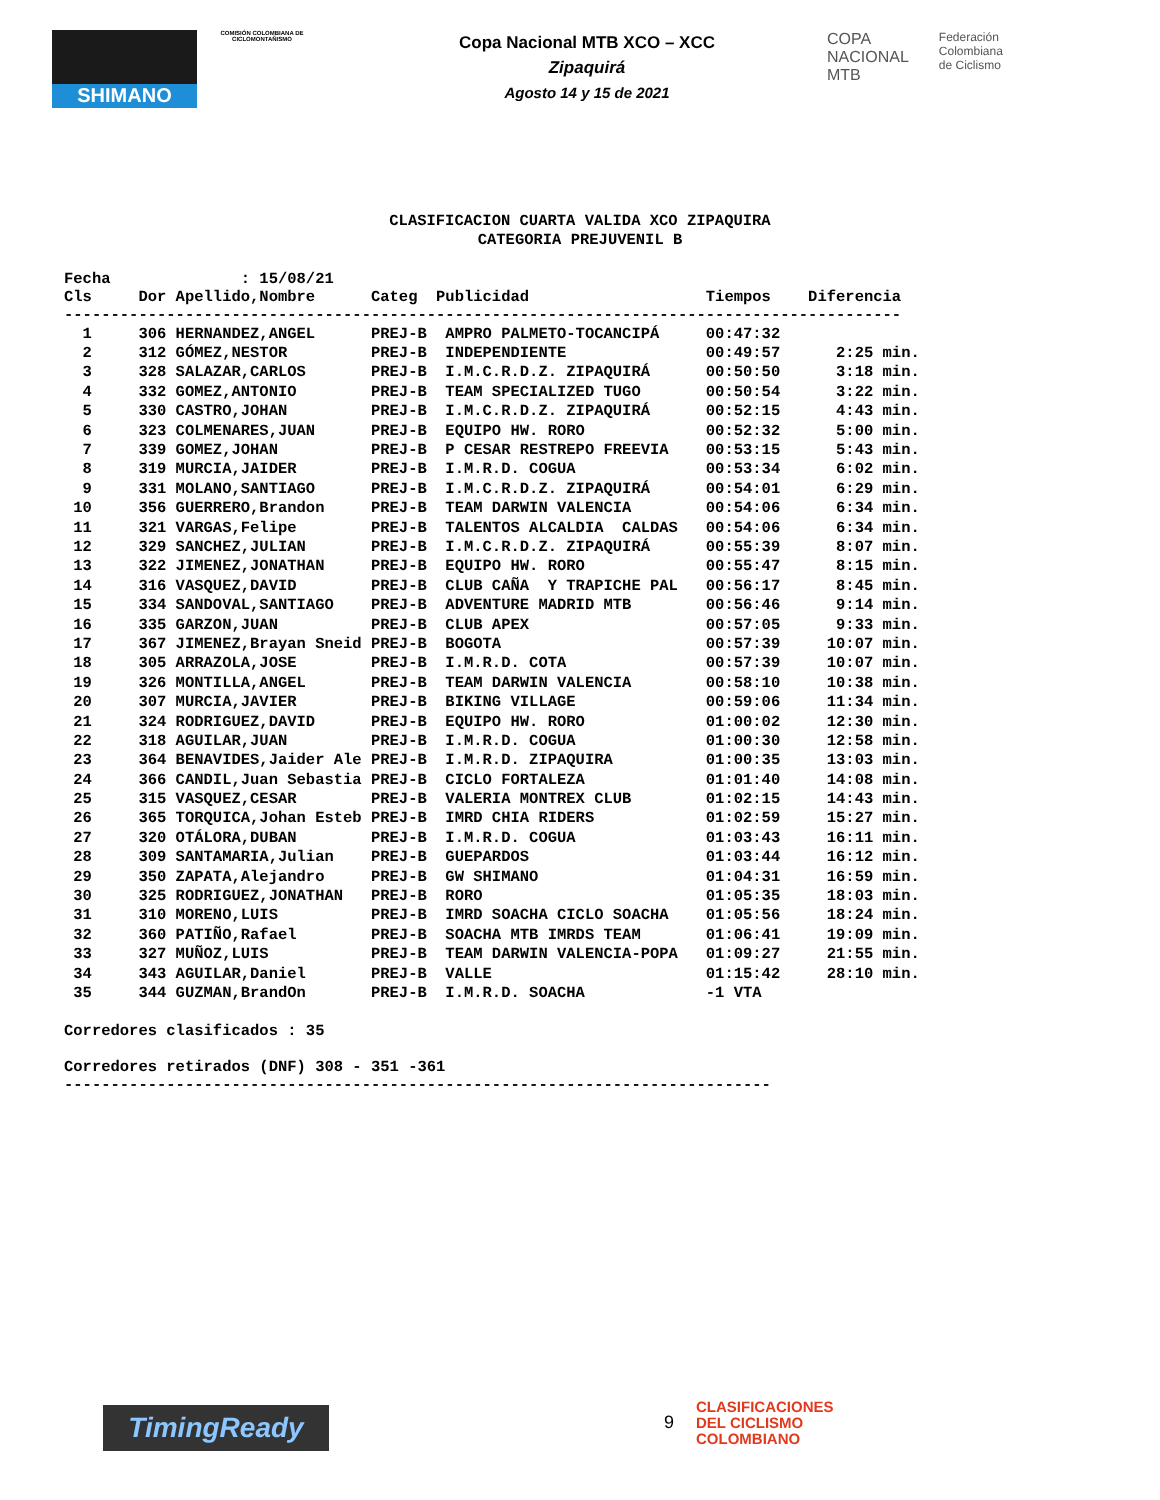SHIMANO
COMISIÓN COLOMBIANA DE CICLOMONTAÑISMO
Copa Nacional MTB XCO – XCC
Zipaquirá
Agosto 14 y 15 de 2021
COPA
NACIONAL
MTB
Federación
Colombiana
de Ciclismo
CLASIFICACION CUARTA VALIDA XCO ZIPAQUIRA
CATEGORIA PREJUVENIL B
Fecha : 15/08/21 Cls Dor Apellido,Nombre Categ Publicidad Tiempos Diferencia ------------------------------------------------------------------------------------------
| 1 306 HERNANDEZ,ANGEL PREJ-B AMPRO PALMETO-TOCANCIPÁ 00:47:32 | |
| 2 312 GÓMEZ,NESTOR PREJ-B INDEPENDIENTE 00:49:57 | 2:25 min. |
| 3 328 SALAZAR,CARLOS PREJ-B I.M.C.R.D.Z. ZIPAQUIRÁ 00:50:50 | 3:18 min. |
| 4 332 GOMEZ,ANTONIO PREJ-B TEAM SPECIALIZED TUGO 00:50:54 | 3:22 min. |
| 5 330 CASTRO,JOHAN PREJ-B I.M.C.R.D.Z. ZIPAQUIRÁ 00:52:15 | 4:43 min. |
| 6 323 COLMENARES,JUAN PREJ-B EQUIPO HW. RORO 00:52:32 | 5:00 min. |
| 7 339 GOMEZ,JOHAN PREJ-B P CESAR RESTREPO FREEVIA 00:53:15 | 5:43 min. |
| 8 319 MURCIA,JAIDER PREJ-B I.M.R.D. COGUA 00:53:34 | 6:02 min. |
| 9 331 MOLANO,SANTIAGO PREJ-B I.M.C.R.D.Z. ZIPAQUIRÁ 00:54:01 | 6:29 min. |
| 10 356 GUERRERO,Brandon PREJ-B TEAM DARWIN VALENCIA 00:54:06 | 6:34 min. |
| 11 321 VARGAS,Felipe PREJ-B TALENTOS ALCALDIA CALDAS 00:54:06 | 6:34 min. |
| 12 329 SANCHEZ,JULIAN PREJ-B I.M.C.R.D.Z. ZIPAQUIRÁ 00:55:39 | 8:07 min. |
| 13 322 JIMENEZ,JONATHAN PREJ-B EQUIPO HW. RORO 00:55:47 | 8:15 min. |
| 14 316 VASQUEZ,DAVID PREJ-B CLUB CAÑA Y TRAPICHE PAL 00:56:17 | 8:45 min. |
| 15 334 SANDOVAL,SANTIAGO PREJ-B ADVENTURE MADRID MTB 00:56:46 | 9:14 min. |
| 16 335 GARZON,JUAN PREJ-B CLUB APEX 00:57:05 | 9:33 min. |
| 17 367 JIMENEZ,Brayan Sneid PREJ-B BOGOTA 00:57:39 | 10:07 min. |
| 18 305 ARRAZOLA,JOSE PREJ-B I.M.R.D. COTA 00:57:39 | 10:07 min. |
| 19 326 MONTILLA,ANGEL PREJ-B TEAM DARWIN VALENCIA 00:58:10 | 10:38 min. |
| 20 307 MURCIA,JAVIER PREJ-B BIKING VILLAGE 00:59:06 | 11:34 min. |
| 21 324 RODRIGUEZ,DAVID PREJ-B EQUIPO HW. RORO 01:00:02 | 12:30 min. |
| 22 318 AGUILAR,JUAN PREJ-B I.M.R.D. COGUA 01:00:30 | 12:58 min. |
| 23 364 BENAVIDES,Jaider Ale PREJ-B I.M.R.D. ZIPAQUIRA 01:00:35 | 13:03 min. |
| 24 366 CANDIL,Juan Sebastia PREJ-B CICLO FORTALEZA 01:01:40 | 14:08 min. |
| 25 315 VASQUEZ,CESAR PREJ-B VALERIA MONTREX CLUB 01:02:15 | 14:43 min. |
| 26 365 TORQUICA,Johan Esteb PREJ-B IMRD CHIA RIDERS 01:02:59 | 15:27 min. |
| 27 320 OTÁLORA,DUBAN PREJ-B I.M.R.D. COGUA 01:03:43 | 16:11 min. |
| 28 309 SANTAMARIA,Julian PREJ-B GUEPARDOS 01:03:44 | 16:12 min. |
| 29 350 ZAPATA,Alejandro PREJ-B GW SHIMANO 01:04:31 | 16:59 min. |
| 30 325 RODRIGUEZ,JONATHAN PREJ-B RORO 01:05:35 | 18:03 min. |
| 31 310 MORENO,LUIS PREJ-B IMRD SOACHA CICLO SOACHA 01:05:56 | 18:24 min. |
| 32 360 PATIÑO,Rafael PREJ-B SOACHA MTB IMRDS TEAM 01:06:41 | 19:09 min. |
| 33 327 MUÑOZ,LUIS PREJ-B TEAM DARWIN VALENCIA-POPA 01:09:27 | 21:55 min. |
| 34 343 AGUILAR,Daniel PREJ-B VALLE 01:15:42 | 28:10 min. |
| 35 344 GUZMAN,BrandOn PREJ-B I.M.R.D. SOACHA -1 VTA | |
Corredores clasificados : 35 Corredores retirados (DNF) 308 - 351 -361 ----------------------------------------------------------------------------
TimingReady 9
CLASIFICACIONES
DEL CICLISMO
COLOMBIANO